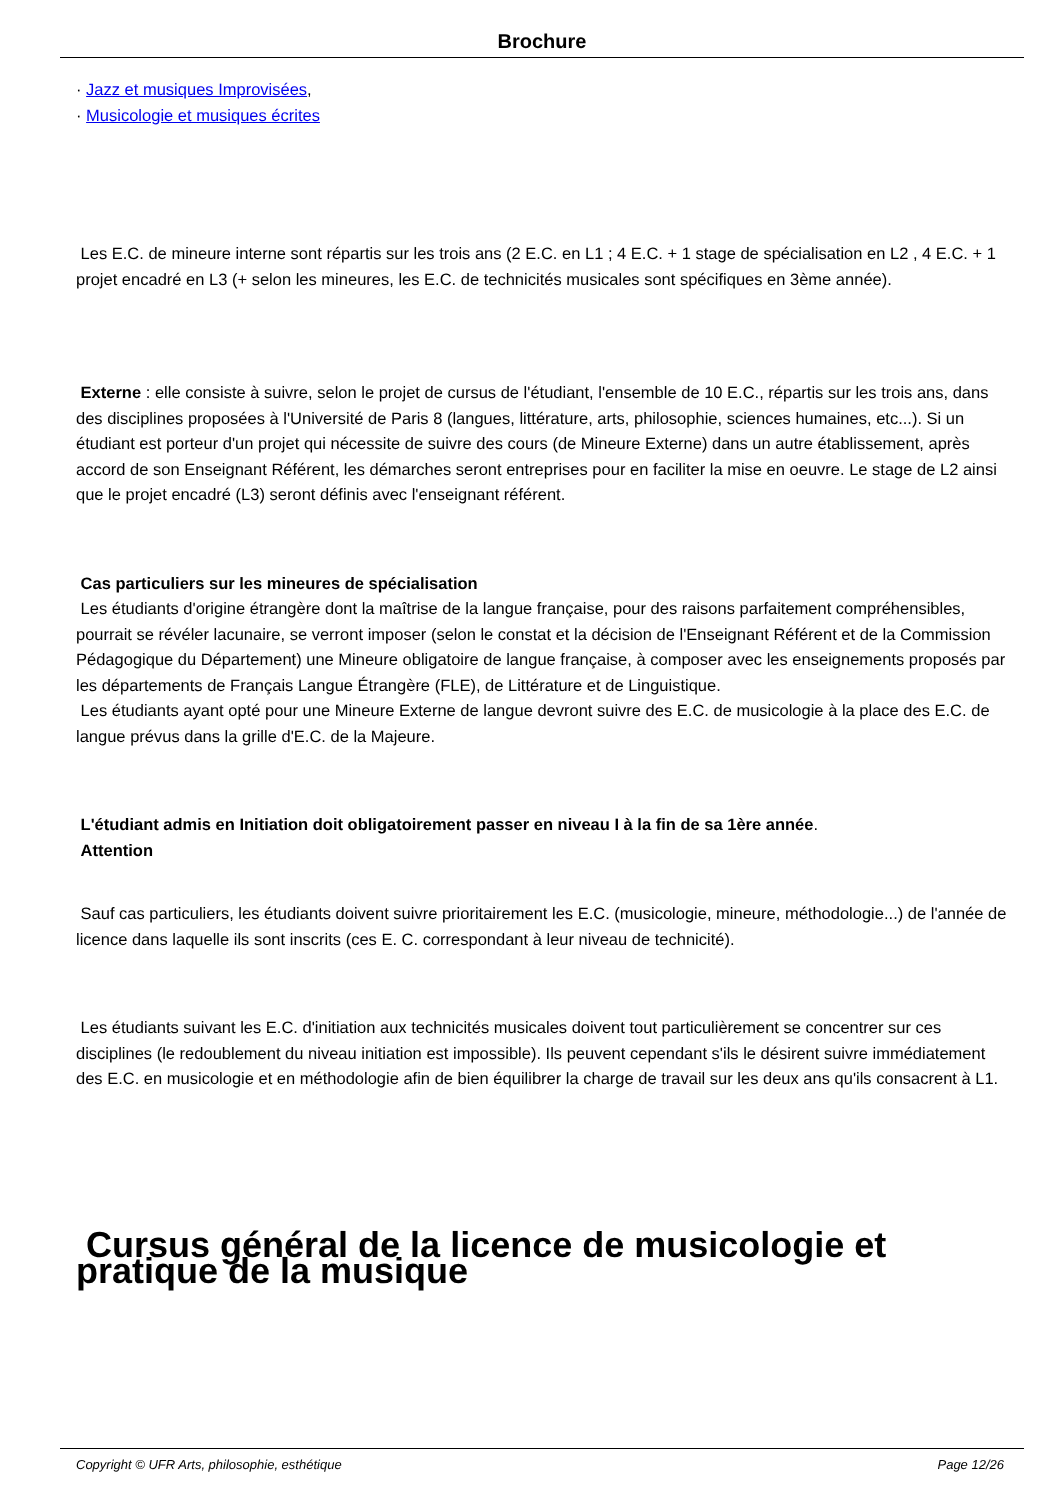Brochure
· Jazz et musiques Improvisées,
· Musicologie et musiques écrites
Les E.C. de mineure interne sont répartis sur les trois ans (2 E.C. en L1 ; 4 E.C. + 1 stage de spécialisation en L2 , 4 E.C. + 1 projet encadré en L3 (+ selon les mineures, les E.C. de technicités musicales sont spécifiques en 3ème année).
Externe : elle consiste à suivre, selon le projet de cursus de l'étudiant, l'ensemble de 10 E.C., répartis sur les trois ans, dans des disciplines proposées à l'Université de Paris 8 (langues, littérature, arts, philosophie, sciences humaines, etc...). Si un étudiant est porteur d'un projet qui nécessite de suivre des cours (de Mineure Externe) dans un autre établissement, après accord de son Enseignant Référent, les démarches seront entreprises pour en faciliter la mise en oeuvre. Le stage de L2 ainsi que le projet encadré (L3) seront définis avec l'enseignant référent.
Cas particuliers sur les mineures de spécialisation
Les étudiants d'origine étrangère dont la maîtrise de la langue française, pour des raisons parfaitement compréhensibles, pourrait se révéler lacunaire, se verront imposer (selon le constat et la décision de l'Enseignant Référent et de la Commission Pédagogique du Département) une Mineure obligatoire de langue française, à composer avec les enseignements proposés par les départements de Français Langue Étrangère (FLE), de Littérature et de Linguistique.
Les étudiants ayant opté pour une Mineure Externe de langue devront suivre des E.C. de musicologie à la place des E.C. de langue prévus dans la grille d'E.C. de la Majeure.
L'étudiant admis en Initiation doit obligatoirement passer en niveau I à la fin de sa 1ère année.
Attention
Sauf cas particuliers, les étudiants doivent suivre prioritairement les E.C. (musicologie, mineure, méthodologie...) de l'année de licence dans laquelle ils sont inscrits (ces E. C. correspondant à leur niveau de technicité).
Les étudiants suivant les E.C. d'initiation aux technicités musicales doivent tout particulièrement se concentrer sur ces disciplines (le redoublement du niveau initiation est impossible). Ils peuvent cependant s'ils le désirent suivre immédiatement des E.C. en musicologie et en méthodologie afin de bien équilibrer la charge de travail sur les deux ans qu'ils consacrent à L1.
Cursus général de la licence de musicologie et pratique de la musique
Copyright © UFR Arts, philosophie, esthétique Page 12/26